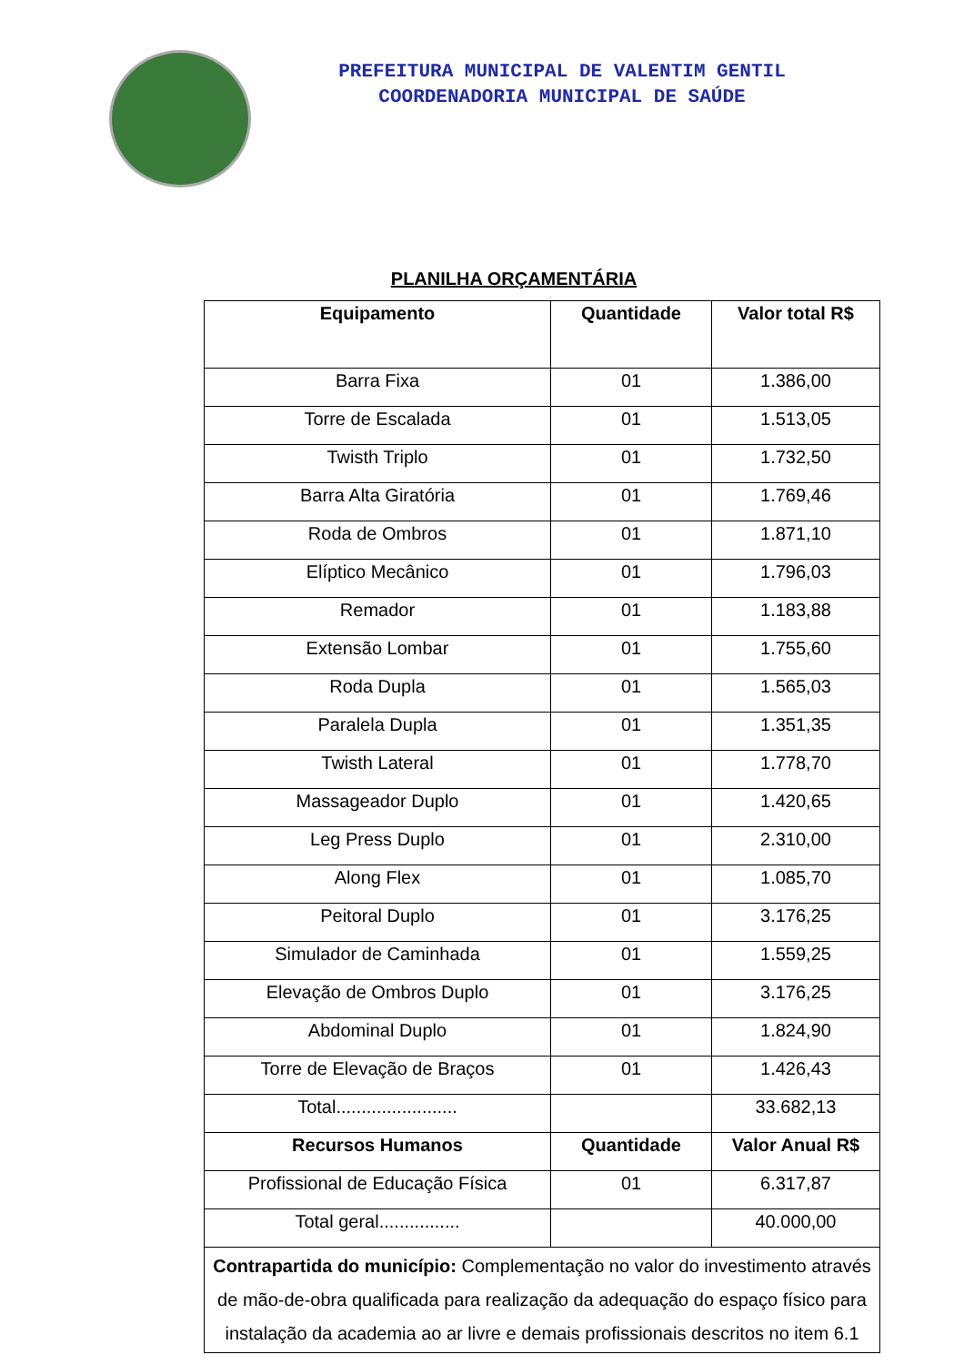PREFEITURA MUNICIPAL DE VALENTIM GENTIL
COORDENADORIA MUNICIPAL DE SAÚDE
PLANILHA ORÇAMENTÁRIA
| Equipamento | Quantidade | Valor total R$ |
| --- | --- | --- |
| Barra Fixa | 01 | 1.386,00 |
| Torre de Escalada | 01 | 1.513,05 |
| Twisth Triplo | 01 | 1.732,50 |
| Barra Alta Giratória | 01 | 1.769,46 |
| Roda de Ombros | 01 | 1.871,10 |
| Elíptico Mecânico | 01 | 1.796,03 |
| Remador | 01 | 1.183,88 |
| Extensão Lombar | 01 | 1.755,60 |
| Roda Dupla | 01 | 1.565,03 |
| Paralela Dupla | 01 | 1.351,35 |
| Twisth Lateral | 01 | 1.778,70 |
| Massageador Duplo | 01 | 1.420,65 |
| Leg Press Duplo | 01 | 2.310,00 |
| Along Flex | 01 | 1.085,70 |
| Peitoral Duplo | 01 | 3.176,25 |
| Simulador de Caminhada | 01 | 1.559,25 |
| Elevação de Ombros Duplo | 01 | 3.176,25 |
| Abdominal Duplo | 01 | 1.824,90 |
| Torre de Elevação de Braços | 01 | 1.426,43 |
| Total........................ | | 33.682,13 |
| Recursos Humanos | Quantidade | Valor Anual R$ |
| Profissional de Educação Física | 01 | 6.317,87 |
| Total geral................ | | 40.000,00 |
| Contrapartida do município: Complementação no valor do investimento através de mão-de-obra qualificada para realização da adequação do espaço físico para instalação da academia ao ar livre e demais profissionais descritos no item 6.1 | | |